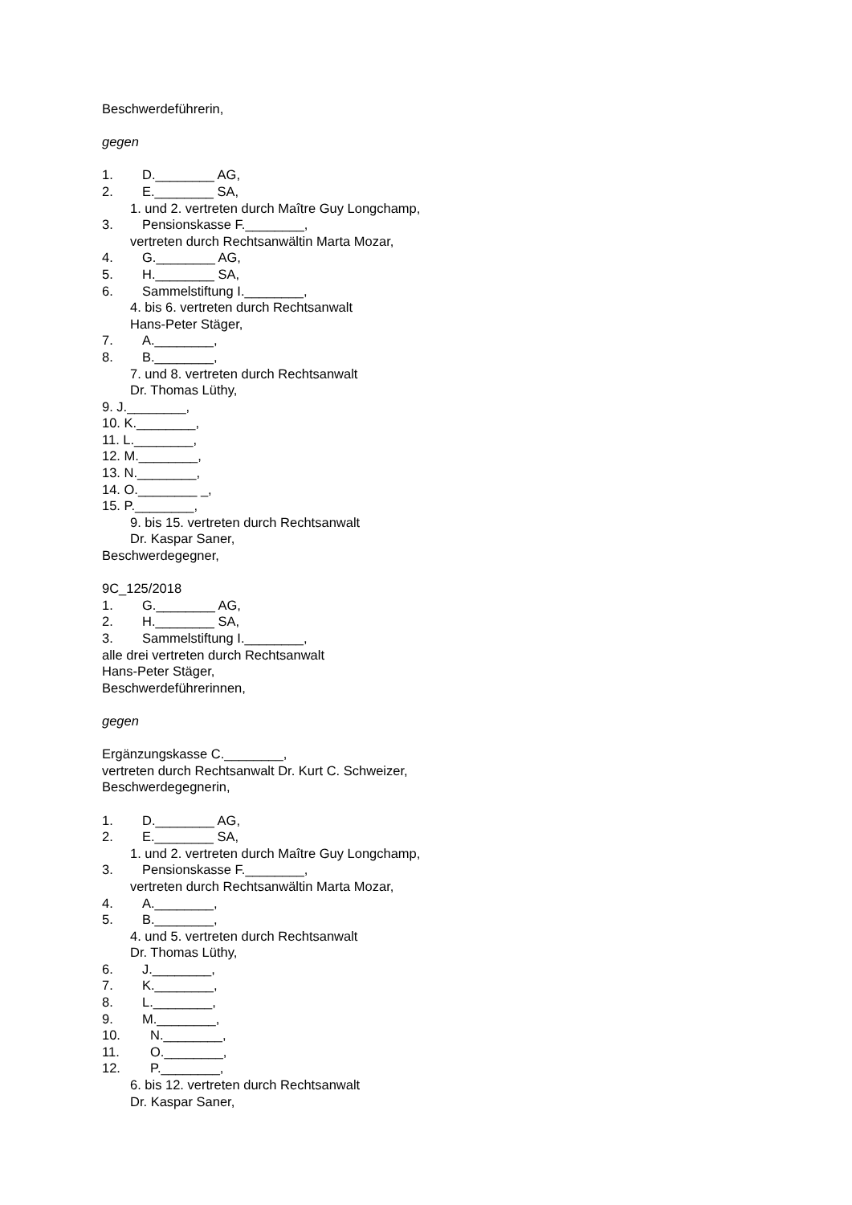Beschwerdeführerin,
gegen
1. D.________ AG,
2. E.________ SA,
1. und 2. vertreten durch Maître Guy Longchamp,
3. Pensionskasse F.________,
vertreten durch Rechtsanwältin Marta Mozar,
4. G.________ AG,
5. H.________ SA,
6. Sammelstiftung I.________,
4. bis 6. vertreten durch Rechtsanwalt
Hans-Peter Stäger,
7. A.________,
8. B.________,
7. und 8. vertreten durch Rechtsanwalt
Dr. Thomas Lüthy,
9. J.________,
10. K.________,
11. L.________,
12. M.________,
13. N.________,
14. O.________ _,
15. P.________,
9. bis 15. vertreten durch Rechtsanwalt
Dr. Kaspar Saner,
Beschwerdegegner,
9C_125/2018
1. G.________ AG,
2. H.________ SA,
3. Sammelstiftung I.________,
alle drei vertreten durch Rechtsanwalt
Hans-Peter Stäger,
Beschwerdeführerinnen,
gegen
Ergänzungskasse C.________,
vertreten durch Rechtsanwalt Dr. Kurt C. Schweizer,
Beschwerdegegnerin,
1. D.________ AG,
2. E.________ SA,
1. und 2. vertreten durch Maître Guy Longchamp,
3. Pensionskasse F.________,
vertreten durch Rechtsanwältin Marta Mozar,
4. A.________,
5. B.________,
4. und 5. vertreten durch Rechtsanwalt
Dr. Thomas Lüthy,
6. J.________,
7. K.________,
8. L.________,
9. M.________,
10. N.________,
11. O.________,
12. P.________,
6. bis 12. vertreten durch Rechtsanwalt
Dr. Kaspar Saner,